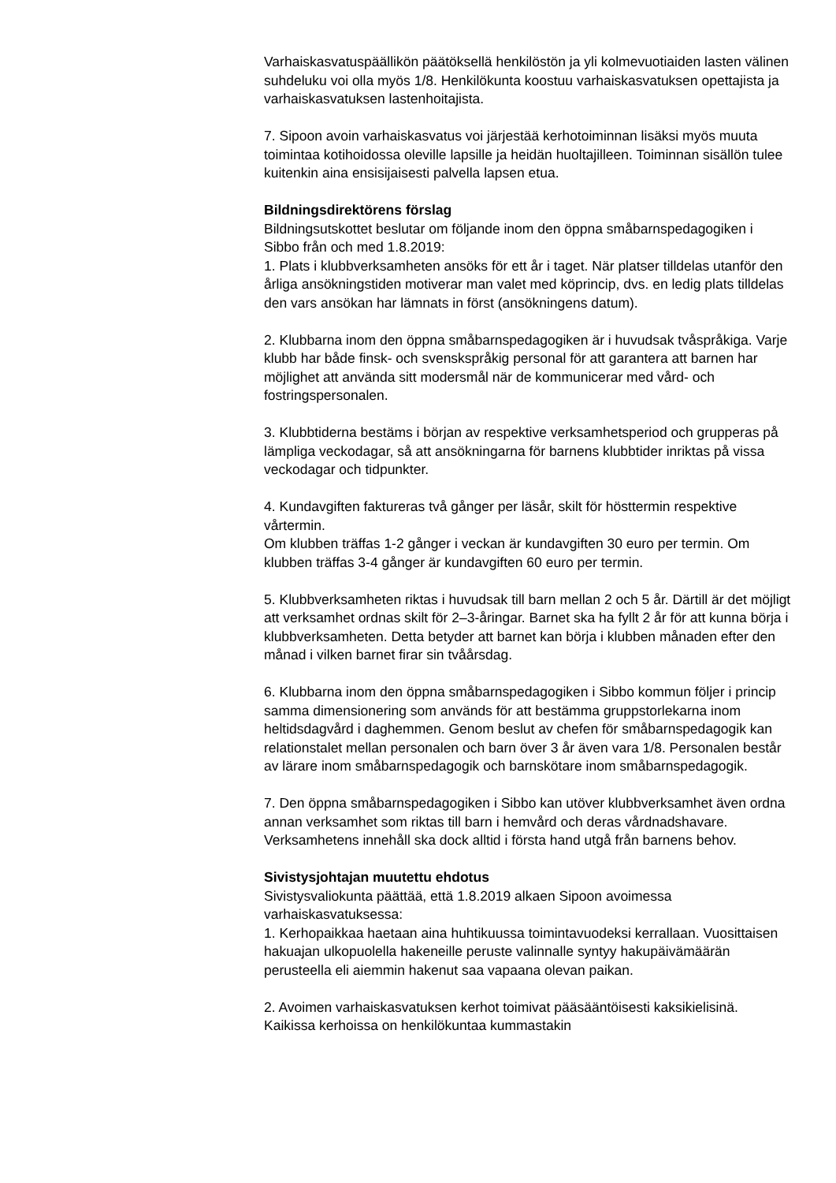Varhaiskasvatuspäällikön päätöksellä henkilöstön ja yli kolmevuotiaiden lasten välinen suhdeluku voi olla myös 1/8. Henkilökunta koostuu varhaiskasvatuksen opettajista ja varhaiskasvatuksen lastenhoitajista.
7. Sipoon avoin varhaiskasvatus voi järjestää kerhotoiminnan lisäksi myös muuta toimintaa kotihoidossa oleville lapsille ja heidän huoltajilleen. Toiminnan sisällön tulee kuitenkin aina ensisijaisesti palvella lapsen etua.
Bildningsdirektörens förslag
Bildningsutskottet beslutar om följande inom den öppna småbarnspedagogiken i Sibbo från och med 1.8.2019:
1. Plats i klubbverksamheten ansöks för ett år i taget. När platser tilldelas utanför den årliga ansökningstiden motiverar man valet med köprincip, dvs. en ledig plats tilldelas den vars ansökan har lämnats in först (ansökningens datum).
2. Klubbarna inom den öppna småbarnspedagogiken är i huvudsak tvåspråkiga. Varje klubb har både finsk- och svenskspråkig personal för att garantera att barnen har möjlighet att använda sitt modersmål när de kommunicerar med vård- och fostringspersonalen.
3. Klubbtiderna bestäms i början av respektive verksamhetsperiod och grupperas på lämpliga veckodagar, så att ansökningarna för barnens klubbtider inriktas på vissa veckodagar och tidpunkter.
4. Kundavgiften faktureras två gånger per läsår, skilt för hösttermin respektive vårtermin.
Om klubben träffas 1-2 gånger i veckan är kundavgiften 30 euro per termin. Om klubben träffas 3-4 gånger är kundavgiften 60 euro per termin.
5. Klubbverksamheten riktas i huvudsak till barn mellan 2 och 5 år. Därtill är det möjligt att verksamhet ordnas skilt för 2–3-åringar. Barnet ska ha fyllt 2 år för att kunna börja i klubbverksamheten. Detta betyder att barnet kan börja i klubben månaden efter den månad i vilken barnet firar sin tvåårsdag.
6. Klubbarna inom den öppna småbarnspedagogiken i Sibbo kommun följer i princip samma dimensionering som används för att bestämma gruppstorlekarna inom heltidsdagvård i daghemmen. Genom beslut av chefen för småbarnspedagogik kan relationstalet mellan personalen och barn över 3 år även vara 1/8. Personalen består av lärare inom småbarnspedagogik och barnskötare inom småbarnspedagogik.
7. Den öppna småbarnspedagogiken i Sibbo kan utöver klubbverksamhet även ordna annan verksamhet som riktas till barn i hemvård och deras vårdnadshavare. Verksamhetens innehåll ska dock alltid i första hand utgå från barnens behov.
Sivistysjohtajan muutettu ehdotus
Sivistysvaliokunta päättää, että 1.8.2019 alkaen Sipoon avoimessa varhaiskasvatuksessa:
1. Kerhopaikkaa haetaan aina huhtikuussa toimintavuodeksi kerrallaan. Vuosittaisen hakuajan ulkopuolella hakeneille peruste valinnalle syntyy hakupäivämäärän perusteella eli aiemmin hakenut saa vapaana olevan paikan.
2. Avoimen varhaiskasvatuksen kerhot toimivat pääsääntöisesti kaksikielisinä. Kaikissa kerhoissa on henkilökuntaa kummastakin